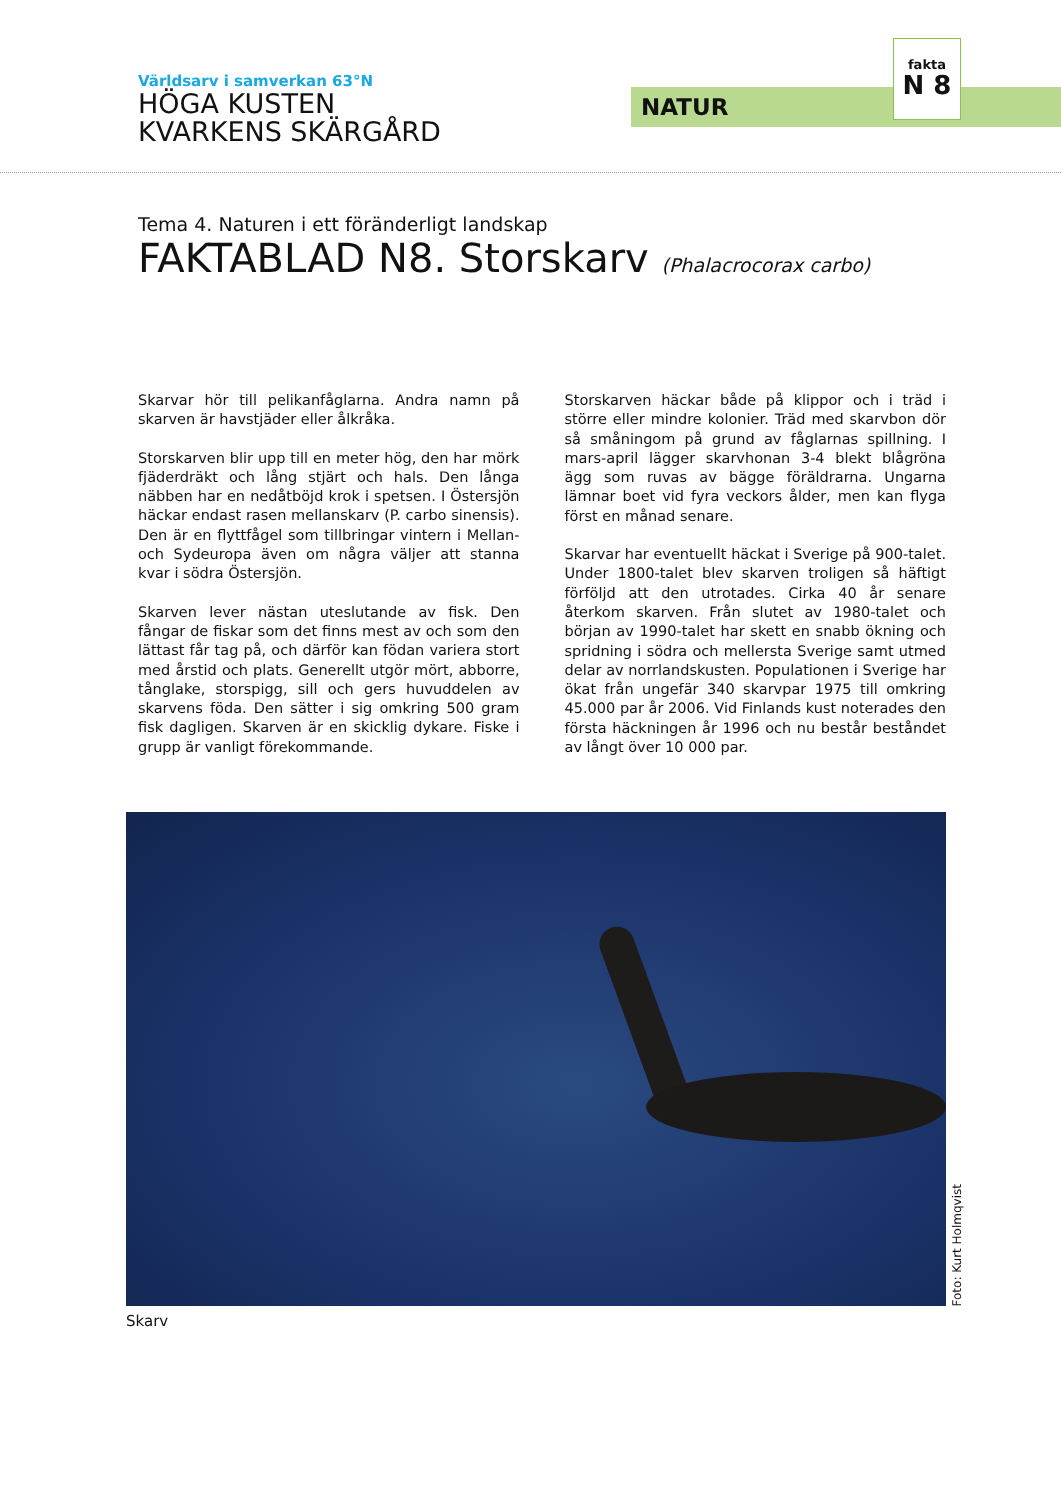Världsarv i samverkan 63°N
HÖGA KUSTEN
KVARKENS SKÄRGÅRD
NATUR
fakta
N 8
Tema 4. Naturen i ett föränderligt landskap
FAKTABLAD N8. Storskarv (Phalacrocorax carbo)
Skarvar hör till pelikanfåglarna. Andra namn på skarven är havstjäder eller ålkråka.
Storskarven blir upp till en meter hög, den har mörk fjäderdräkt och lång stjärt och hals. Den långa näbben har en nedåtböjd krok i spetsen. I Östersjön häckar endast rasen mellanskarv (P. carbo sinensis). Den är en flyttfågel som tillbringar vintern i Mellan- och Sydeuropa även om några väljer att stanna kvar i södra Östersjön.
Skarven lever nästan uteslutande av fisk. Den fångar de fiskar som det finns mest av och som den lättast får tag på, och därför kan födan variera stort med årstid och plats. Generellt utgör mört, abborre, tånglake, storspigg, sill och gers huvuddelen av skarvens föda. Den sätter i sig omkring 500 gram fisk dagligen. Skarven är en skicklig dykare. Fiske i grupp är vanligt förekommande.
Storskarven häckar både på klippor och i träd i större eller mindre kolonier. Träd med skarvbon dör så småningom på grund av fåglarnas spillning. I mars-april lägger skarvhonan 3-4 blekt blågröna ägg som ruvas av bägge föräldrarna. Ungarna lämnar boet vid fyra veckors ålder, men kan flyga först en månad senare.
Skarvar har eventuellt häckat i Sverige på 900-talet. Under 1800-talet blev skarven troligen så häftigt förföljd att den utrotades. Cirka 40 år senare återkom skarven. Från slutet av 1980-talet och början av 1990-talet har skett en snabb ökning och spridning i södra och mellersta Sverige samt utmed delar av norrlandskusten. Populationen i Sverige har ökat från ungefär 340 skarvpar 1975 till omkring 45.000 par år 2006. Vid Finlands kust noterades den första häckningen år 1996 och nu består beståndet av långt över 10 000 par.
Foto: Kurt Holmqvist
Skarv